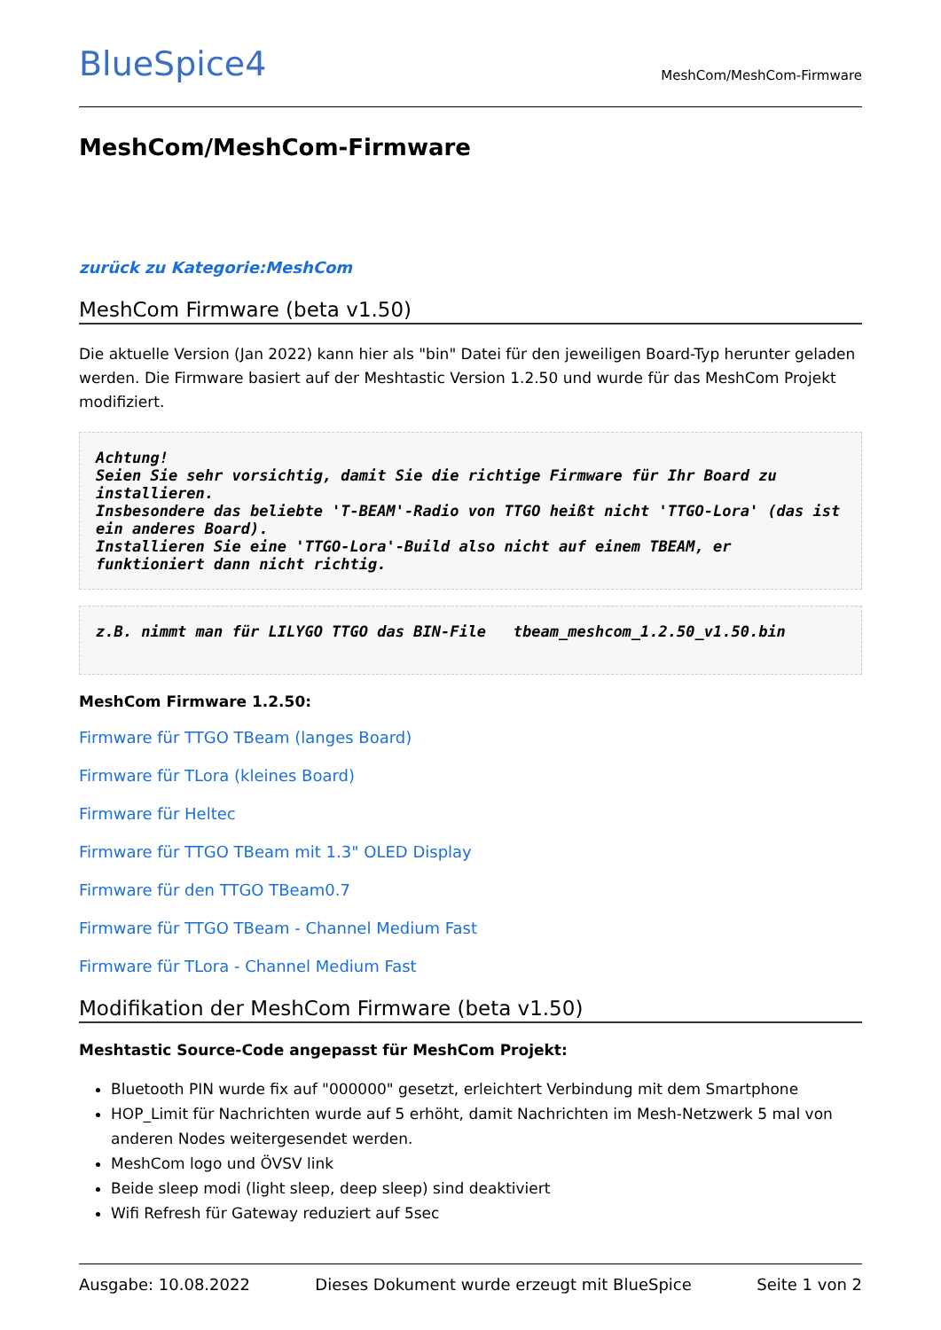BlueSpice4
MeshCom/MeshCom-Firmware
MeshCom/MeshCom-Firmware
zurück zu Kategorie:MeshCom
MeshCom Firmware (beta v1.50)
Die aktuelle Version (Jan 2022) kann hier als "bin" Datei für den jeweiligen Board-Typ herunter geladen werden. Die Firmware basiert auf der Meshtastic Version 1.2.50 und wurde für das MeshCom Projekt modifiziert.
Achtung!
Seien Sie sehr vorsichtig, damit Sie die richtige Firmware für Ihr Board zu installieren.
Insbesondere das beliebte 'T-BEAM'-Radio von TTGO heißt nicht 'TTGO-Lora' (das ist ein anderes Board).
Installieren Sie eine 'TTGO-Lora'-Build also nicht auf einem TBEAM, er funktioniert dann nicht richtig.
z.B. nimmt man für LILYGO TTGO das BIN-File   tbeam_meshcom_1.2.50_v1.50.bin
MeshCom Firmware 1.2.50:
Firmware für TTGO TBeam (langes Board)
Firmware für TLora (kleines Board)
Firmware für Heltec
Firmware für TTGO TBeam mit 1.3" OLED Display
Firmware für den TTGO TBeam0.7
Firmware für TTGO TBeam - Channel Medium Fast
Firmware für TLora - Channel Medium Fast
Modifikation der MeshCom Firmware (beta v1.50)
Meshtastic Source-Code angepasst für MeshCom Projekt:
Bluetooth PIN wurde fix auf "000000" gesetzt, erleichtert Verbindung mit dem Smartphone
HOP_Limit für Nachrichten wurde auf 5 erhöht, damit Nachrichten im Mesh-Netzwerk 5 mal von anderen Nodes weitergesendet werden.
MeshCom logo und ÖVSV link
Beide sleep modi (light sleep, deep sleep) sind deaktiviert
Wifi Refresh für Gateway reduziert auf 5sec
Ausgabe: 10.08.2022 Dieses Dokument wurde erzeugt mit BlueSpice Seite 1 von 2